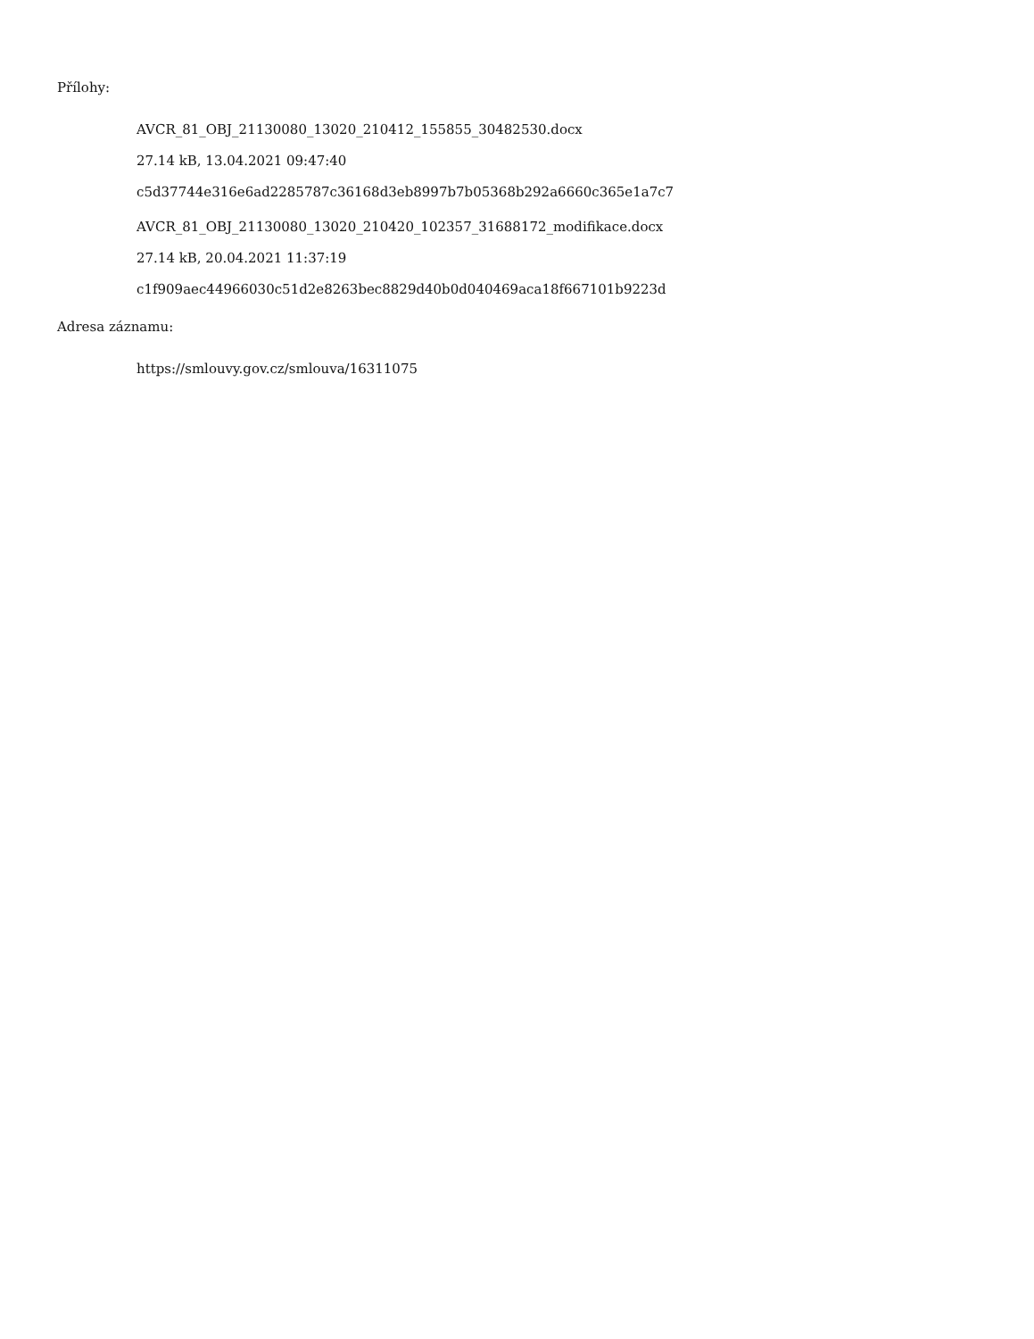Přílohy:
AVCR_81_OBJ_21130080_13020_210412_155855_30482530.docx
27.14 kB, 13.04.2021 09:47:40
c5d37744e316e6ad2285787c36168d3eb8997b7b05368b292a6660c365e1a7c7
AVCR_81_OBJ_21130080_13020_210420_102357_31688172_modifikace.docx
27.14 kB, 20.04.2021 11:37:19
c1f909aec44966030c51d2e8263bec8829d40b0d040469aca18f667101b9223d
Adresa záznamu:
https://smlouvy.gov.cz/smlouva/16311075